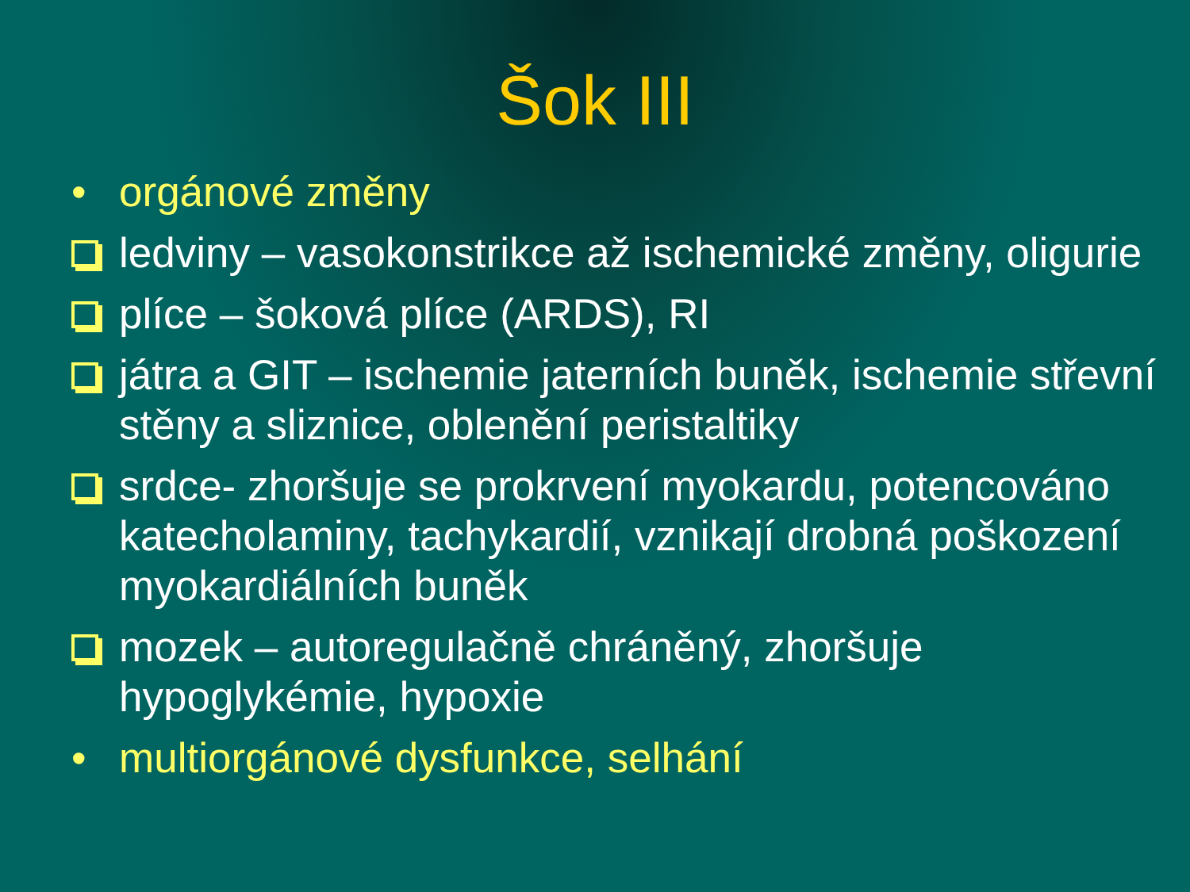Šok III
• orgánové změny
ledviny – vasokonstrikce až ischemické změny, oligurie
plíce – šoková plíce (ARDS), RI
játra a GIT – ischemie jaterních buněk, ischemie střevní stěny a sliznice, oblenění peristaltiky
srdce- zhoršuje se prokrvení myokardu, potencováno katecholaminy, tachykardií, vznikají drobná poškození myokardiálních buněk
mozek – autoregulačně chráněný, zhoršuje hypoglykémie, hypoxie
• multiorgánové dysfunkce, selhání